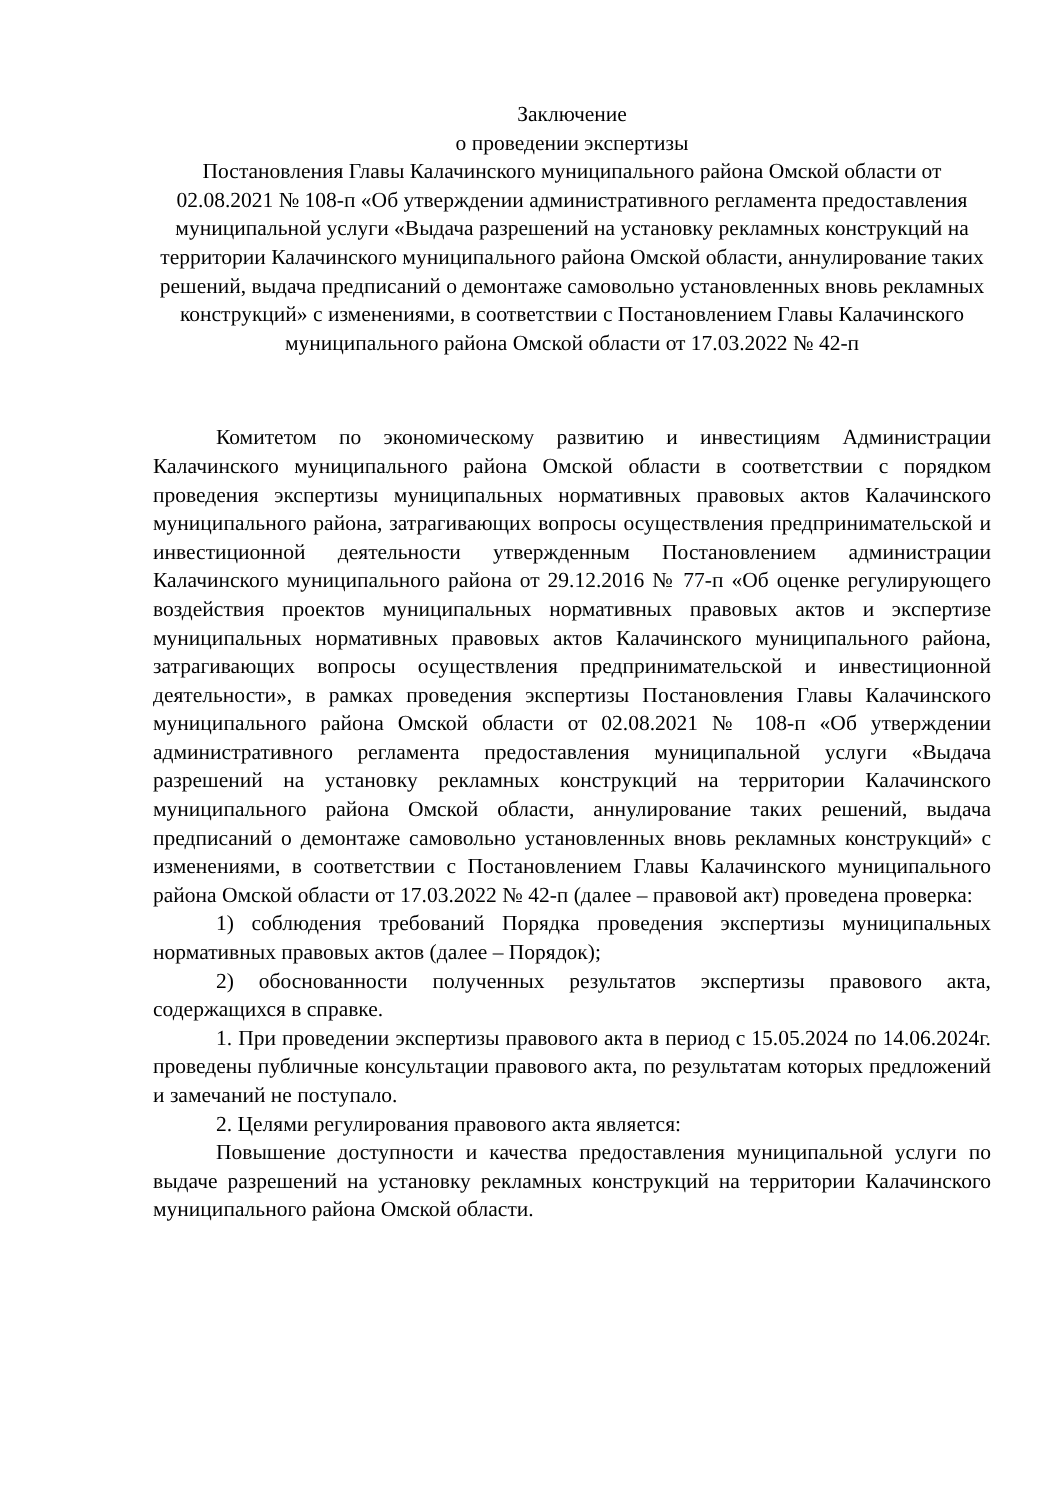Заключение
о проведении экспертизы
Постановления Главы Калачинского муниципального района Омской области от 02.08.2021 № 108-п «Об утверждении административного регламента предоставления муниципальной услуги «Выдача разрешений на установку рекламных конструкций на территории Калачинского муниципального района Омской области, аннулирование таких решений, выдача предписаний о демонтаже самовольно установленных вновь рекламных конструкций» с изменениями, в соответствии с Постановлением Главы Калачинского муниципального района Омской области от 17.03.2022 № 42-п
Комитетом по экономическому развитию и инвестициям Администрации Калачинского муниципального района Омской области в соответствии с порядком проведения экспертизы муниципальных нормативных правовых актов Калачинского муниципального района, затрагивающих вопросы осуществления предпринимательской и инвестиционной деятельности утвержденным Постановлением администрации Калачинского муниципального района от 29.12.2016 № 77-п «Об оценке регулирующего воздействия проектов муниципальных нормативных правовых актов и экспертизе муниципальных нормативных правовых актов Калачинского муниципального района, затрагивающих вопросы осуществления предпринимательской и инвестиционной деятельности», в рамках проведения экспертизы Постановления Главы Калачинского муниципального района Омской области от 02.08.2021 № 108-п «Об утверждении административного регламента предоставления муниципальной услуги «Выдача разрешений на установку рекламных конструкций на территории Калачинского муниципального района Омской области, аннулирование таких решений, выдача предписаний о демонтаже самовольно установленных вновь рекламных конструкций» с изменениями, в соответствии с Постановлением Главы Калачинского муниципального района Омской области от 17.03.2022 № 42-п (далее – правовой акт) проведена проверка:
1) соблюдения требований Порядка проведения экспертизы муниципальных нормативных правовых актов (далее – Порядок);
2) обоснованности полученных результатов экспертизы правового акта, содержащихся в справке.
1. При проведении экспертизы правового акта в период с 15.05.2024 по 14.06.2024г. проведены публичные консультации правового акта, по результатам которых предложений и замечаний не поступало.
2. Целями регулирования правового акта является:
Повышение доступности и качества предоставления муниципальной услуги по выдаче разрешений на установку рекламных конструкций на территории Калачинского муниципального района Омской области.